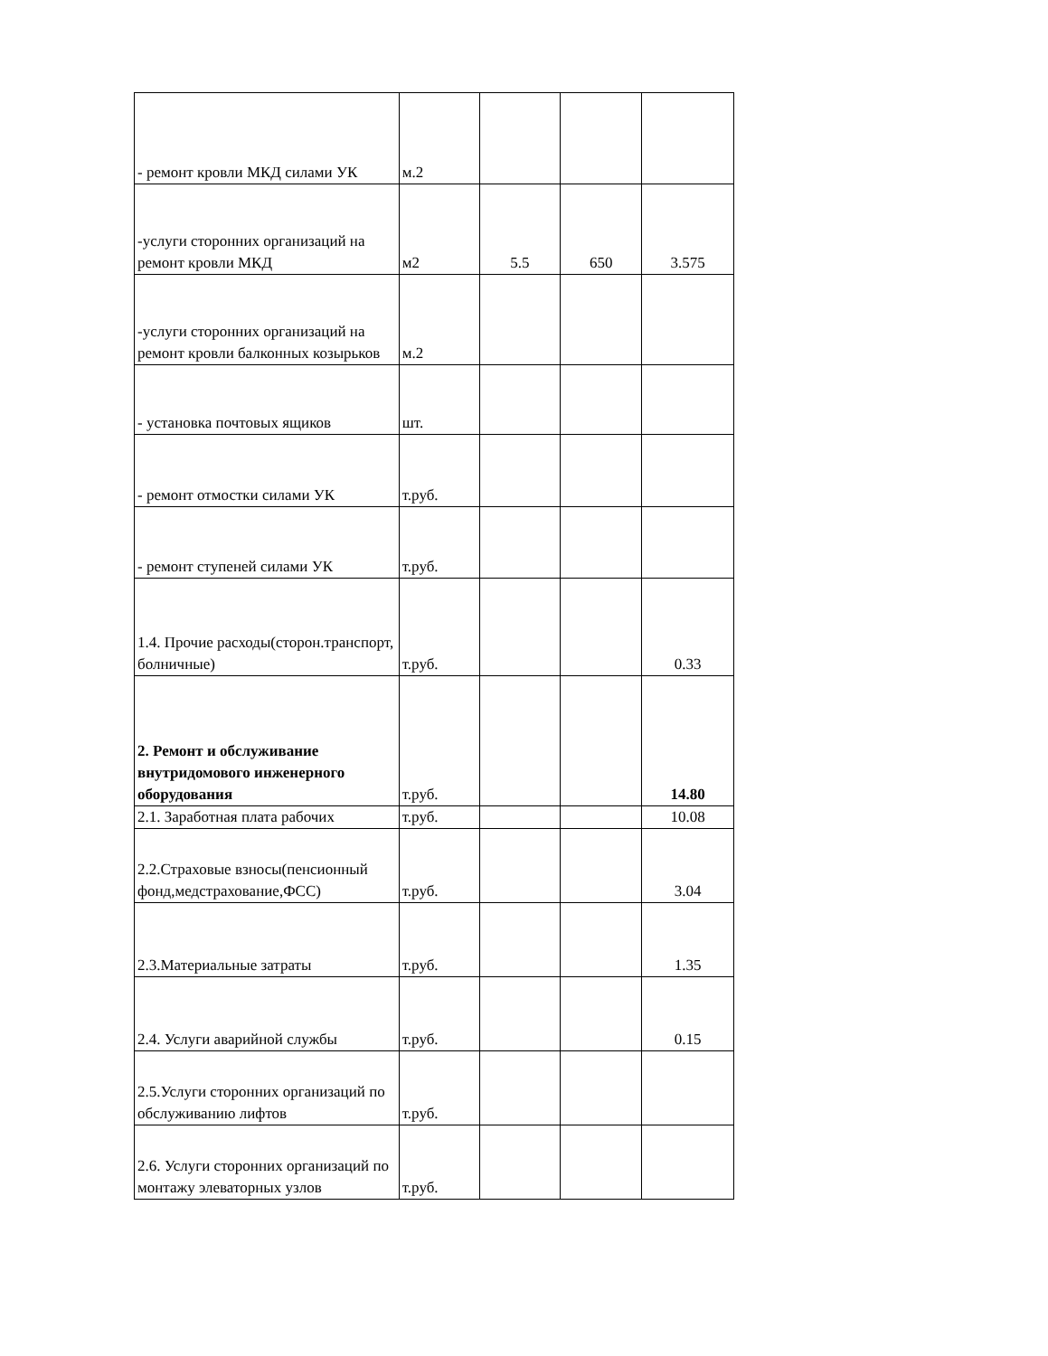| - ремонт кровли МКД силами УК | м.2 | | | |
| -услуги сторонних организаций на ремонт кровли МКД | м2 | 5.5 | 650 | 3.575 |
| -услуги сторонних организаций на ремонт кровли балконных козырьков | м.2 | | | |
| - установка почтовых ящиков | шт. | | | |
| - ремонт отмостки силами УК | т.руб. | | | |
| - ремонт ступеней силами УК | т.руб. | | | |
| 1.4. Прочие расходы(сторон.транспорт, болничные) | т.руб. | | | 0.33 |
| 2. Ремонт и обслуживание внутридомового инженерного оборудования | т.руб. | | | 14.80 |
| 2.1. Заработная плата рабочих | т.руб. | | | 10.08 |
| 2.2.Страховые взносы(пенсионный фонд,медстрахование,ФСС) | т.руб. | | | 3.04 |
| 2.3.Материальные затраты | т.руб. | | | 1.35 |
| 2.4. Услуги аварийной службы | т.руб. | | | 0.15 |
| 2.5.Услуги сторонних организаций по обслуживанию лифтов | т.руб. | | | |
| 2.6. Услуги сторонних организаций по монтажу элеваторных узлов | т.руб. | | | |